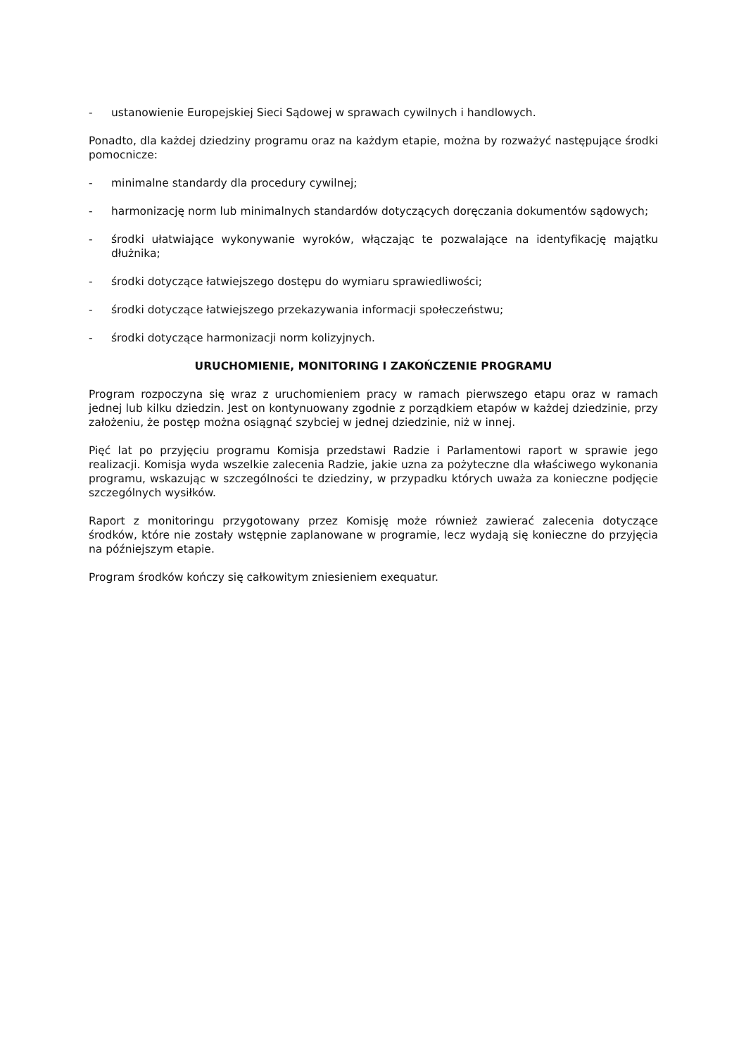- ustanowienie Europejskiej Sieci Sądowej w sprawach cywilnych i handlowych.
Ponadto, dla każdej dziedziny programu oraz na każdym etapie, można by rozważyć następujące środki pomocnicze:
- minimalne standardy dla procedury cywilnej;
- harmonizację norm lub minimalnych standardów dotyczących doręczania dokumentów sądowych;
- środki ułatwiające wykonywanie wyroków, włączając te pozwalające na identyfikację majątku dłużnika;
- środki dotyczące łatwiejszego dostępu do wymiaru sprawiedliwości;
- środki dotyczące łatwiejszego przekazywania informacji społeczeństwu;
- środki dotyczące harmonizacji norm kolizyjnych.
URUCHOMIENIE, MONITORING I ZAKOŃCZENIE PROGRAMU
Program rozpoczyna się wraz z uruchomieniem pracy w ramach pierwszego etapu oraz w ramach jednej lub kilku dziedzin. Jest on kontynuowany zgodnie z porządkiem etapów w każdej dziedzinie, przy założeniu, że postęp można osiągnąć szybciej w jednej dziedzinie, niż w innej.
Pięć lat po przyjęciu programu Komisja przedstawi Radzie i Parlamentowi raport w sprawie jego realizacji. Komisja wyda wszelkie zalecenia Radzie, jakie uzna za pożyteczne dla właściwego wykonania programu, wskazując w szczególności te dziedziny, w przypadku których uważa za konieczne podjęcie szczególnych wysiłków.
Raport z monitoringu przygotowany przez Komisję może również zawierać zalecenia dotyczące środków, które nie zostały wstępnie zaplanowane w programie, lecz wydają się konieczne do przyjęcia na późniejszym etapie.
Program środków kończy się całkowitym zniesieniem exequatur.